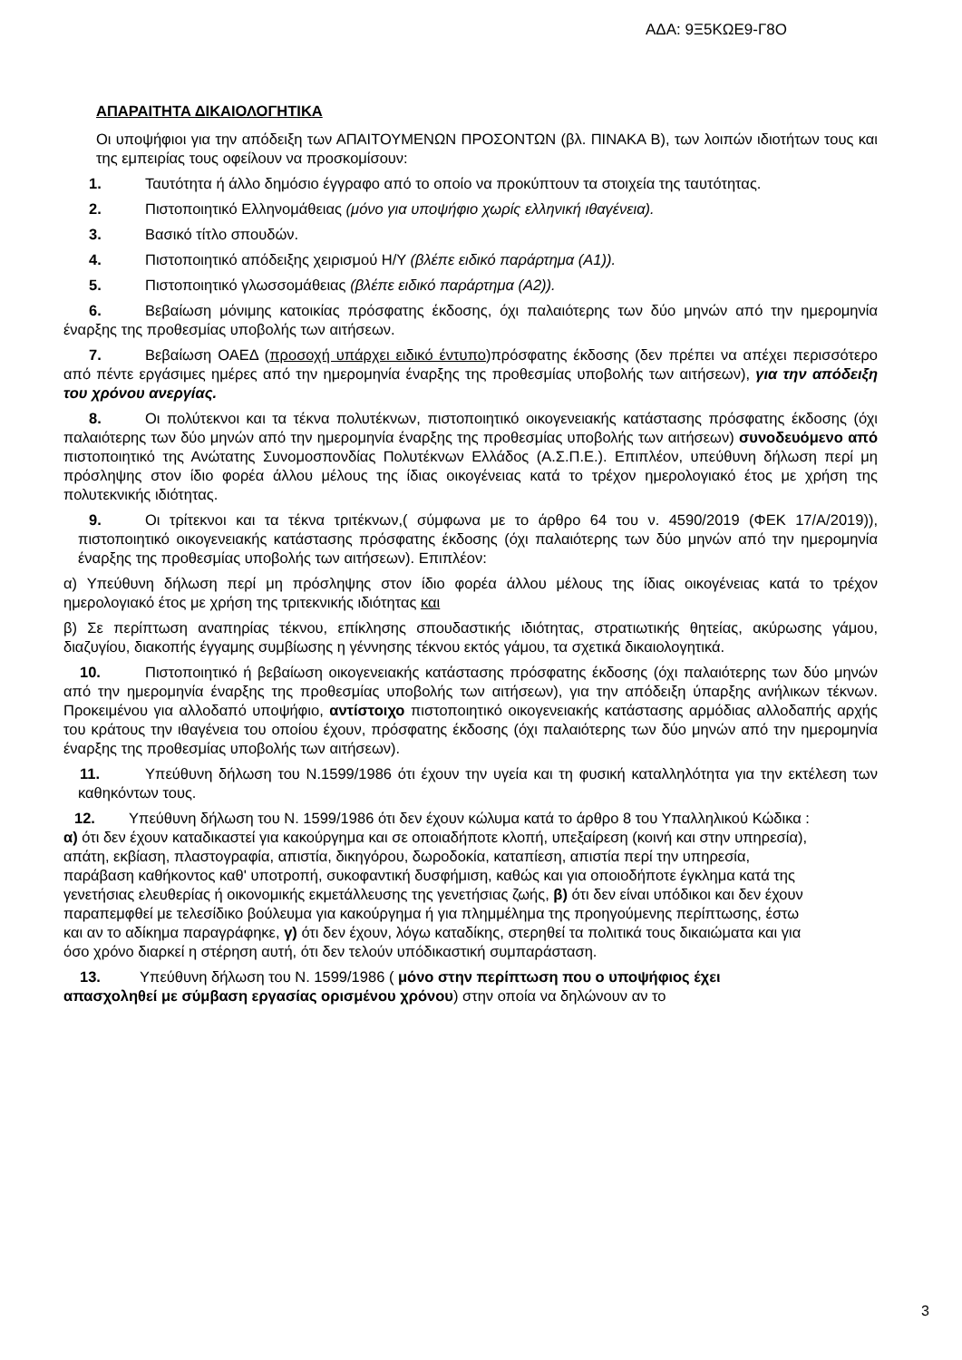ΑΔΑ: 9Ξ5ΚΩΕ9-Γ8Ο
ΑΠΑΡΑΙΤΗΤΑ ΔΙΚΑΙΟΛΟΓΗΤΙΚΑ
Οι υποψήφιοι για την απόδειξη των ΑΠΑΙΤΟΥΜΕΝΩΝ ΠΡΟΣΟΝΤΩΝ (βλ. ΠΙΝΑΚΑ Β), των λοιπών ιδιοτήτων τους και της εμπειρίας τους οφείλουν να προσκομίσουν:
1. Ταυτότητα ή άλλο δημόσιο έγγραφο από το οποίο να προκύπτουν τα στοιχεία της ταυτότητας.
2. Πιστοποιητικό Ελληνομάθειας (μόνο για υποψήφιο χωρίς ελληνική ιθαγένεια).
3. Βασικό τίτλο σπουδών.
4. Πιστοποιητικό απόδειξης χειρισμού Η/Υ (βλέπε ειδικό παράρτημα (Α1)).
5. Πιστοποιητικό γλωσσομάθειας (βλέπε ειδικό παράρτημα (Α2)).
6. Βεβαίωση μόνιμης κατοικίας πρόσφατης έκδοσης, όχι παλαιότερης των δύο μηνών από την ημερομηνία έναρξης της προθεσμίας υποβολής των αιτήσεων.
7. Βεβαίωση ΟΑΕΔ (προσοχή υπάρχει ειδικό έντυπο)πρόσφατης έκδοσης (δεν πρέπει να απέχει περισσότερο από πέντε εργάσιμες ημέρες από την ημερομηνία έναρξης της προθεσμίας υποβολής των αιτήσεων), για την απόδειξη του χρόνου ανεργίας.
8. Οι πολύτεκνοι και τα τέκνα πολυτέκνων, πιστοποιητικό οικογενειακής κατάστασης πρόσφατης έκδοσης (όχι παλαιότερης των δύο μηνών από την ημερομηνία έναρξης της προθεσμίας υποβολής των αιτήσεων) συνοδευόμενο από πιστοποιητικό της Ανώτατης Συνομοσπονδίας Πολυτέκνων Ελλάδος (Α.Σ.Π.Ε.). Επιπλέον, υπεύθυνη δήλωση περί μη πρόσληψης στον ίδιο φορέα άλλου μέλους της ίδιας οικογένειας κατά το τρέχον ημερολογιακό έτος με χρήση της πολυτεκνικής ιδιότητας.
9. Οι τρίτεκνοι και τα τέκνα τριτέκνων,( σύμφωνα με το άρθρο 64 του ν. 4590/2019 (ΦΕΚ 17/Α/2019)), πιστοποιητικό οικογενειακής κατάστασης πρόσφατης έκδοσης (όχι παλαιότερης των δύο μηνών από την ημερομηνία έναρξης της προθεσμίας υποβολής των αιτήσεων). Επιπλέον:
α) Υπεύθυνη δήλωση περί μη πρόσληψης στον ίδιο φορέα άλλου μέλους της ίδιας οικογένειας κατά το τρέχον ημερολογιακό έτος με χρήση της τριτεκνικής ιδιότητας και
β) Σε περίπτωση αναπηρίας τέκνου, επίκλησης σπουδαστικής ιδιότητας, στρατιωτικής θητείας, ακύρωσης γάμου, διαζυγίου, διακοπής έγγαμης συμβίωσης η γέννησης τέκνου εκτός γάμου, τα σχετικά δικαιολογητικά.
10. Πιστοποιητικό ή βεβαίωση οικογενειακής κατάστασης πρόσφατης έκδοσης (όχι παλαιότερης των δύο μηνών από την ημερομηνία έναρξης της προθεσμίας υποβολής των αιτήσεων), για την απόδειξη ύπαρξης ανήλικων τέκνων. Προκειμένου για αλλοδαπό υποψήφιο, αντίστοιχο πιστοποιητικό οικογενειακής κατάστασης αρμόδιας αλλοδαπής αρχής του κράτους την ιθαγένεια του οποίου έχουν, πρόσφατης έκδοσης (όχι παλαιότερης των δύο μηνών από την ημερομηνία έναρξης της προθεσμίας υποβολής των αιτήσεων).
11. Υπεύθυνη δήλωση του Ν.1599/1986 ότι έχουν την υγεία και τη φυσική καταλληλότητα για την εκτέλεση των καθηκόντων τους.
12. Υπεύθυνη δήλωση του Ν. 1599/1986 ότι δεν έχουν κώλυμα κατά το άρθρο 8 του Υπαλληλικού Κώδικα : α) ότι δεν έχουν καταδικαστεί για κακούργημα και σε οποιαδήποτε κλοπή, υπεξαίρεση (κοινή και στην υπηρεσία), απάτη, εκβίαση, πλαστογραφία, απιστία, δικηγόρου, δωροδοκία, καταπίεση, απιστία περί την υπηρεσία, παράβαση καθήκοντος καθ' υποτροπή, συκοφαντική δυσφήμιση, καθώς και για οποιοδήποτε έγκλημα κατά της γενετήσιας ελευθερίας ή οικονομικής εκμετάλλευσης της γενετήσιας ζωής, β) ότι δεν είναι υπόδικοι και δεν έχουν παραπεμφθεί με τελεσίδικο βούλευμα για κακούργημα ή για πλημμέλημα της προηγούμενης περίπτωσης, έστω και αν το αδίκημα παραγράφηκε, γ) ότι δεν έχουν, λόγω καταδίκης, στερηθεί τα πολιτικά τους δικαιώματα και για όσο χρόνο διαρκεί η στέρηση αυτή, ότι δεν τελούν υπόδικαστική συμπαράσταση.
13. Υπεύθυνη δήλωση του Ν. 1599/1986 ( μόνο στην περίπτωση που ο υποψήφιος έχει απασχοληθεί με σύμβαση εργασίας ορισμένου χρόνου) στην οποία να δηλώνουν αν το
3